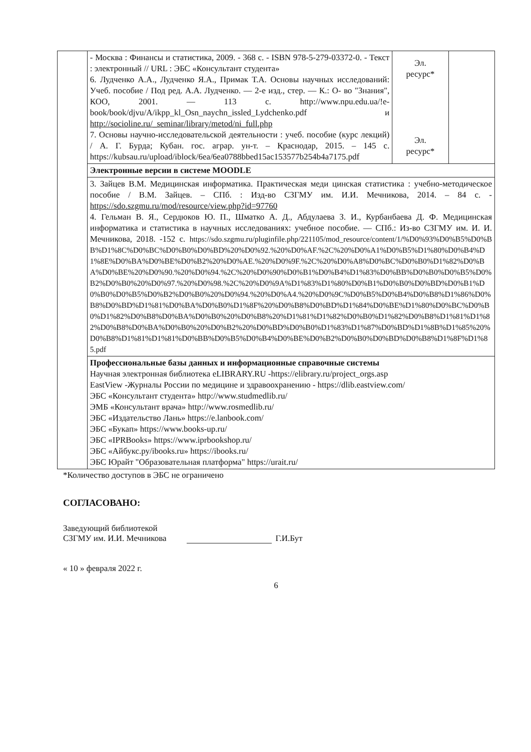| | - Москва : Финансы и статистика, 2009. - 368 с. - ISBN 978-5-279-03372-0. - Текст : электронный // URL : ЭБС «Консультант студента» 6. Лудченко А.А., Лудченко Я.А., Примак Т.А. Основы научных исследований: Учеб. пособие / Под ред. А.А. Лудченко. — 2-е изд., стер. — К.: О- во "Знания", КОО, 2001. — 113 с. http://www.npu.edu.ua/!e-book/book/djvu/A/ikpp_kl_Osn_naychn_issled_Lydchenko.pdf и http://socioline.ru/_seminar/library/metod/ni_full.php 7. Основы научно-исследовательской деятельности : учеб. пособие (курс лекций) / А. Г. Бурда; Кубан. гос. аграр. ун-т. – Краснодар, 2015. – 145 с. https://kubsau.ru/upload/iblock/6ea/6ea0788bbed15ac153577b254b4a7175.pdf | Эл. ресурс* Эл. ресурс* | |
| | Электронные версии в системе MOODLE | | |
| | 3. Зайцев В.М. Медицинская информатика. Практическая меди цинская статистика : учебно-методическое пособие / В.М. Зайцев. – СПб. : Изд-во СЗГМУ им. И.И. Мечникова, 2014. – 84 с. - https://sdo.szgmu.ru/mod/resource/view.php?id=97760 4. Гельман В. Я., Сердюков Ю. П., Шматко А. Д., Абдулаева З. И., Курбанбаева Д. Ф. Медицинская информатика и статистика в научных исследованиях: учебное пособие. — СПб.: Из-во СЗГМУ им. И. И. Мечникова, 2018. -152 с. https://sdo.szgmu.ru/pluginfile.php/221105/mod_resource/content/1/%D0%93%D0%B5%D0%BB%D1%8C%D0%BC%D0%B0%D0%BD%20%D0%92.%20%D0%AF.%2C%20%D0%A1%D0%B5%D1%80%D0%B4%D1%8E%D0%BA%D0%BE%D0%B2%20%D0%AE.%20%D0%9F.%2C%20%D0%A8%D0%BC%D0%B0%D1%82%D0%BA%D0%BE%20%D0%90.%20%D0%94.%2C%20%D0%90%D0%B1%D0%B4%D1%83%D0%BB%D0%B0%D0%B5%D0%B2%D0%B0%20%D0%97.%20%D0%98.%2C%20%D0%9A%D1%83%D1%80%D0%B1%D0%B0%D0%BD%D0%B1%D0%B0%D0%B5%D0%B2%D0%B0%20%D0%94.%20%D0%A4.%20%D0%9C%D0%B5%D0%B4%D0%B8%D1%86%D0%B8%D0%BD%D1%81%D0%BA%D0%B0%D1%8F%20%D0%B8%D0%BD%D1%84%D0%BE%D1%80%D0%BC%D0%B0%D1%82%D0%B8%D0%BA%D0%B0%20%D0%B8%20%D1%81%D1%82%D0%B0%D1%82%D0%B8%D1%81%D1%82%D0%B8%D0%BA%D0%B0%20%D0%B2%20%D0%BD%D0%B0%D1%83%D1%87%D0%BD%D1%8B%D1%85%20%D0%B8%D1%81%D1%81%D0%BB%D0%B5%D0%B4%D0%BE%D0%B2%D0%B0%D0%BD%D0%B8%D1%8F%D1%85.pdf | | |
| | Профессиональные базы данных и информационные справочные системы Научная электронная библиотека eLIBRARY.RU -https://elibrary.ru/project_orgs.asp EastView -Журналы России по медицине и здравоохранению - https://dlib.eastview.com/ ЭБС «Консультант студента» http://www.studmedlib.ru/ ЭМБ «Консультант врача» http://www.rosmedlib.ru/ ЭБС «Издательство Лань» https://e.lanbook.com/ ЭБС «Букап» https://www.books-up.ru/ ЭБС «IPRBooks» https://www.iprbookshop.ru/ ЭБС «Айбукс.ру/ibooks.ru» https://ibooks.ru/ ЭБС Юрайт "Образовательная платформа" https://urait.ru/ | | |
*Количество доступов в ЭБС не ограничено
СОГЛАСОВАНО:
Заведующий библиотекой
СЗГМУ им. И.И. Мечникова
Г.И.Бут
« 10 » февраля 2022 г.
6